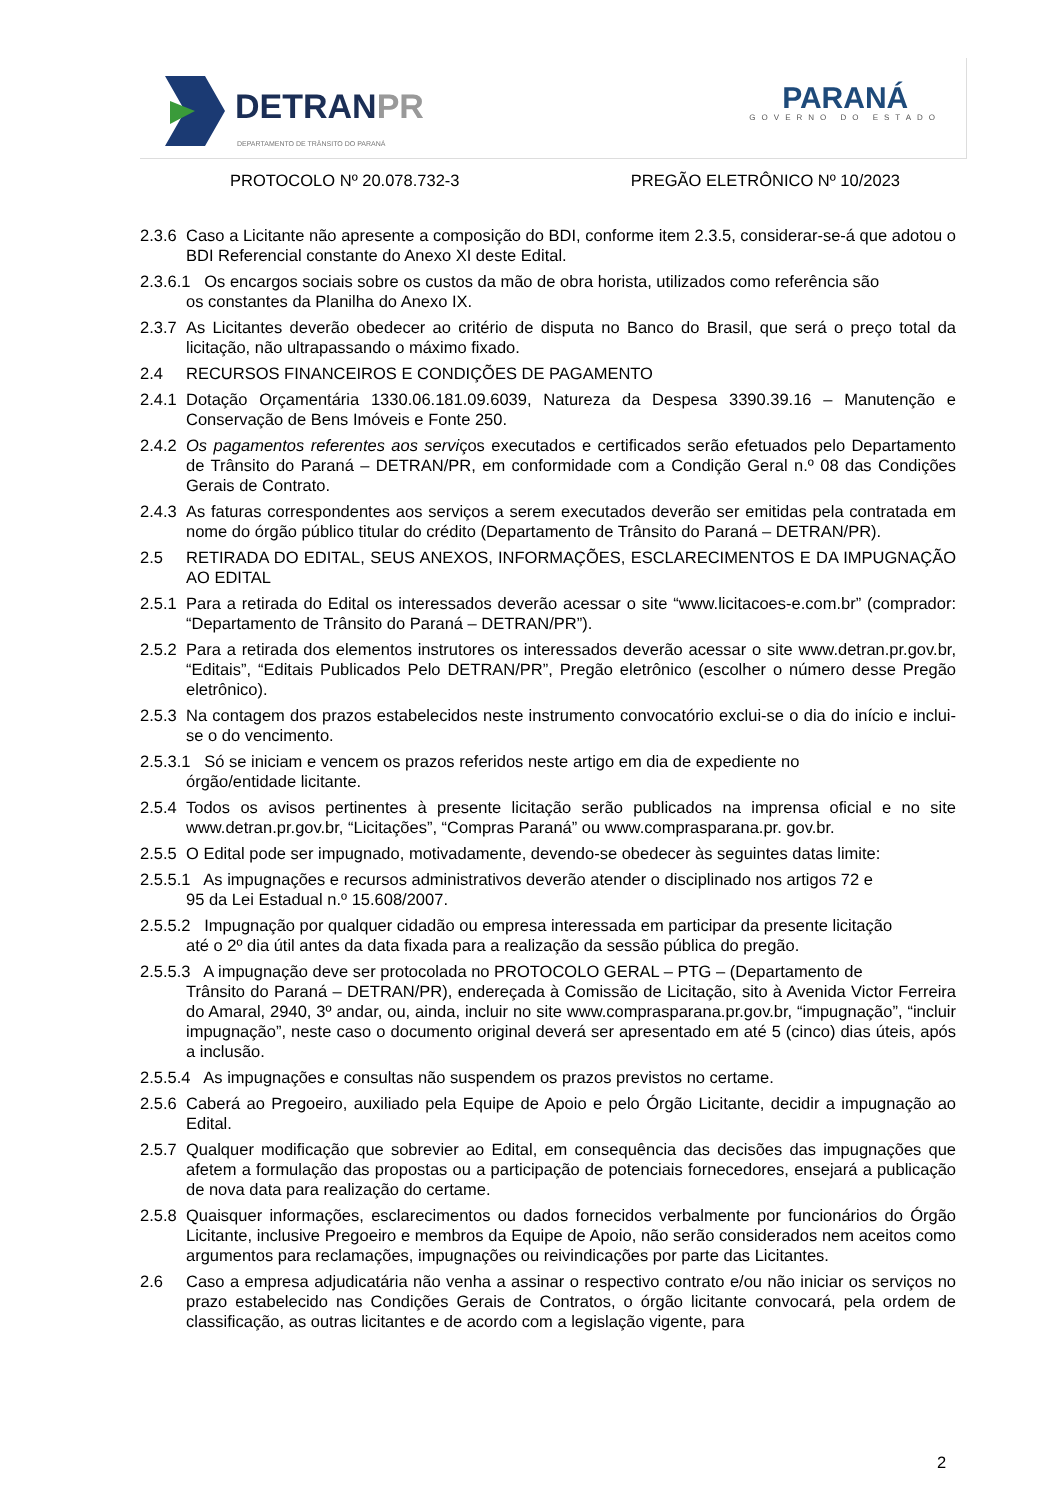DETRANPR
DEPARTAMENTO DE TRÂNSITO DO PARANÁ
PARANÁ
GOVERNO DO ESTADO
PROTOCOLO Nº 20.078.732-3 PREGÃO ELETRÔNICO Nº 10/2023
2.3.6 Caso a Licitante não apresente a composição do BDI, conforme item 2.3.5, considerar-se-á que adotou o BDI Referencial constante do Anexo XI deste Edital.
2.3.6.1 Os encargos sociais sobre os custos da mão de obra horista, utilizados como referência são
os constantes da Planilha do Anexo IX.
2.3.7 As Licitantes deverão obedecer ao critério de disputa no Banco do Brasil, que será o preço total da licitação, não ultrapassando o máximo fixado.
2.4 RECURSOS FINANCEIROS E CONDIÇÕES DE PAGAMENTO
2.4.1 Dotação Orçamentária 1330.06.181.09.6039, Natureza da Despesa 3390.39.16 – Manutenção e Conservação de Bens Imóveis e Fonte 250.
2.4.2 Os pagamentos referentes aos serviços executados e certificados serão efetuados pelo Departamento de Trânsito do Paraná – DETRAN/PR, em conformidade com a Condição Geral n.º 08 das Condições Gerais de Contrato.
2.4.3 As faturas correspondentes aos serviços a serem executados deverão ser emitidas pela contratada em nome do órgão público titular do crédito (Departamento de Trânsito do Paraná – DETRAN/PR).
2.5 RETIRADA DO EDITAL, SEUS ANEXOS, INFORMAÇÕES, ESCLARECIMENTOS E DA IMPUGNAÇÃO AO EDITAL
2.5.1 Para a retirada do Edital os interessados deverão acessar o site “www.licitacoes-e.com.br” (comprador: “Departamento de Trânsito do Paraná – DETRAN/PR”).
2.5.2 Para a retirada dos elementos instrutores os interessados deverão acessar o site www.detran.pr.gov.br, “Editais”, “Editais Publicados Pelo DETRAN/PR”, Pregão eletrônico (escolher o número desse Pregão eletrônico).
2.5.3 Na contagem dos prazos estabelecidos neste instrumento convocatório exclui-se o dia do início e inclui-se o do vencimento.
2.5.3.1 Só se iniciam e vencem os prazos referidos neste artigo em dia de expediente no
órgão/entidade licitante.
2.5.4 Todos os avisos pertinentes à presente licitação serão publicados na imprensa oficial e no site www.detran.pr.gov.br, “Licitações”, “Compras Paraná” ou www.comprasparana.pr. gov.br.
2.5.5 O Edital pode ser impugnado, motivadamente, devendo-se obedecer às seguintes datas limite:
2.5.5.1 As impugnações e recursos administrativos deverão atender o disciplinado nos artigos 72 e
95 da Lei Estadual n.º 15.608/2007.
2.5.5.2 Impugnação por qualquer cidadão ou empresa interessada em participar da presente licitação
até o 2º dia útil antes da data fixada para a realização da sessão pública do pregão.
2.5.5.3 A impugnação deve ser protocolada no PROTOCOLO GERAL – PTG – (Departamento de
Trânsito do Paraná – DETRAN/PR), endereçada à Comissão de Licitação, sito à Avenida Victor Ferreira do Amaral, 2940, 3º andar, ou, ainda, incluir no site www.comprasparana.pr.gov.br, “impugnação”, “incluir impugnação”, neste caso o documento original deverá ser apresentado em até 5 (cinco) dias úteis, após a inclusão.
2.5.5.4 As impugnações e consultas não suspendem os prazos previstos no certame.
2.5.6 Caberá ao Pregoeiro, auxiliado pela Equipe de Apoio e pelo Órgão Licitante, decidir a impugnação ao Edital.
2.5.7 Qualquer modificação que sobrevier ao Edital, em consequência das decisões das impugnações que afetem a formulação das propostas ou a participação de potenciais fornecedores, ensejará a publicação de nova data para realização do certame.
2.5.8 Quaisquer informações, esclarecimentos ou dados fornecidos verbalmente por funcionários do Órgão Licitante, inclusive Pregoeiro e membros da Equipe de Apoio, não serão considerados nem aceitos como argumentos para reclamações, impugnações ou reivindicações por parte das Licitantes.
2.6 Caso a empresa adjudicatária não venha a assinar o respectivo contrato e/ou não iniciar os serviços no prazo estabelecido nas Condições Gerais de Contratos, o órgão licitante convocará, pela ordem de classificação, as outras licitantes e de acordo com a legislação vigente, para
2